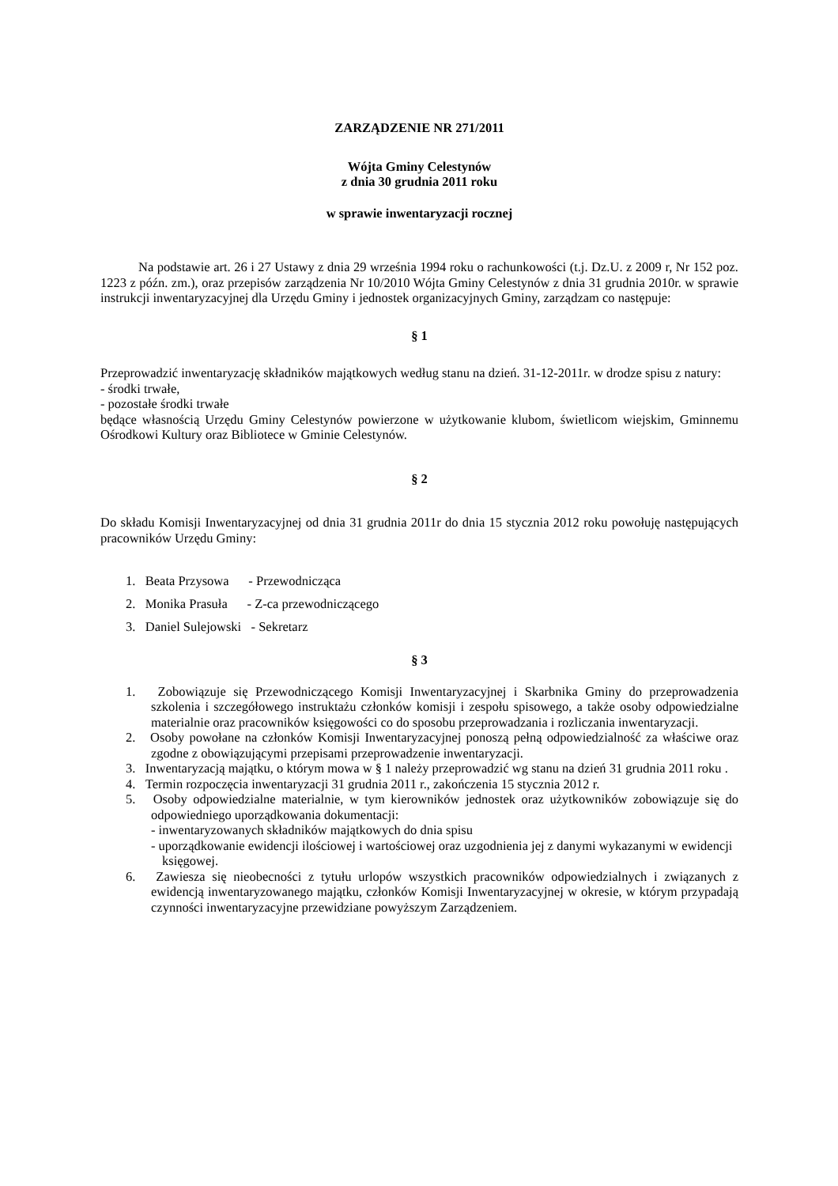ZARZĄDZENIE NR 271/2011
Wójta Gminy Celestynów
z dnia 30 grudnia 2011 roku
w sprawie inwentaryzacji rocznej
Na podstawie art. 26 i 27 Ustawy z dnia 29 września 1994 roku o rachunkowości (t.j. Dz.U. z 2009 r, Nr 152 poz. 1223 z późn. zm.), oraz przepisów zarządzenia Nr 10/2010 Wójta Gminy Celestynów z dnia 31 grudnia 2010r. w sprawie instrukcji inwentaryzacyjnej dla Urzędu Gminy i jednostek organizacyjnych Gminy, zarządzam co następuje:
§ 1
Przeprowadzić inwentaryzację składników majątkowych według stanu na dzień. 31-12-2011r. w drodze spisu z natury:
- środki trwałe,
- pozostałe środki trwałe
będące własnością Urzędu Gminy Celestynów powierzone w użytkowanie klubom, świetlicom wiejskim, Gminnemu Ośrodkowi Kultury oraz Bibliotece w Gminie Celestynów.
§ 2
Do składu Komisji Inwentaryzacyjnej od dnia 31 grudnia 2011r do dnia 15 stycznia 2012 roku powołuję następujących pracowników Urzędu Gminy:
1. Beata Przysowa - Przewodnicząca
2. Monika Prasuła - Z-ca przewodniczącego
3. Daniel Sulejowski - Sekretarz
§ 3
1. Zobowiązuje się Przewodniczącego Komisji Inwentaryzacyjnej i Skarbnika Gminy do przeprowadzenia szkolenia i szczegółowego instruktażu członków komisji i zespołu spisowego, a także osoby odpowiedzialne materialnie oraz pracowników księgowości co do sposobu przeprowadzania i rozliczania inwentaryzacji.
2. Osoby powołane na członków Komisji Inwentaryzacyjnej ponoszą pełną odpowiedzialność za właściwe oraz zgodne z obowiązującymi przepisami przeprowadzenie inwentaryzacji.
3. Inwentaryzacją majątku, o którym mowa w § 1 należy przeprowadzić wg stanu na dzień 31 grudnia 2011 roku .
4. Termin rozpoczęcia inwentaryzacji 31 grudnia 2011 r., zakończenia 15 stycznia 2012 r.
5. Osoby odpowiedzialne materialnie, w tym kierowników jednostek oraz użytkowników zobowiązuje się do odpowiedniego uporządkowania dokumentacji:
- inwentaryzowanych składników majątkowych do dnia spisu
- uporządkowanie ewidencji ilościowej i wartościowej oraz uzgodnienia jej z danymi wykazanymi w ewidencji księgowej.
6. Zawiesza się nieobecności z tytułu urlopów wszystkich pracowników odpowiedzialnych i związanych z ewidencją inwentaryzowanego majątku, członków Komisji Inwentaryzacyjnej w okresie, w którym przypadają czynności inwentaryzacyjne przewidziane powyższym Zarządzeniem.